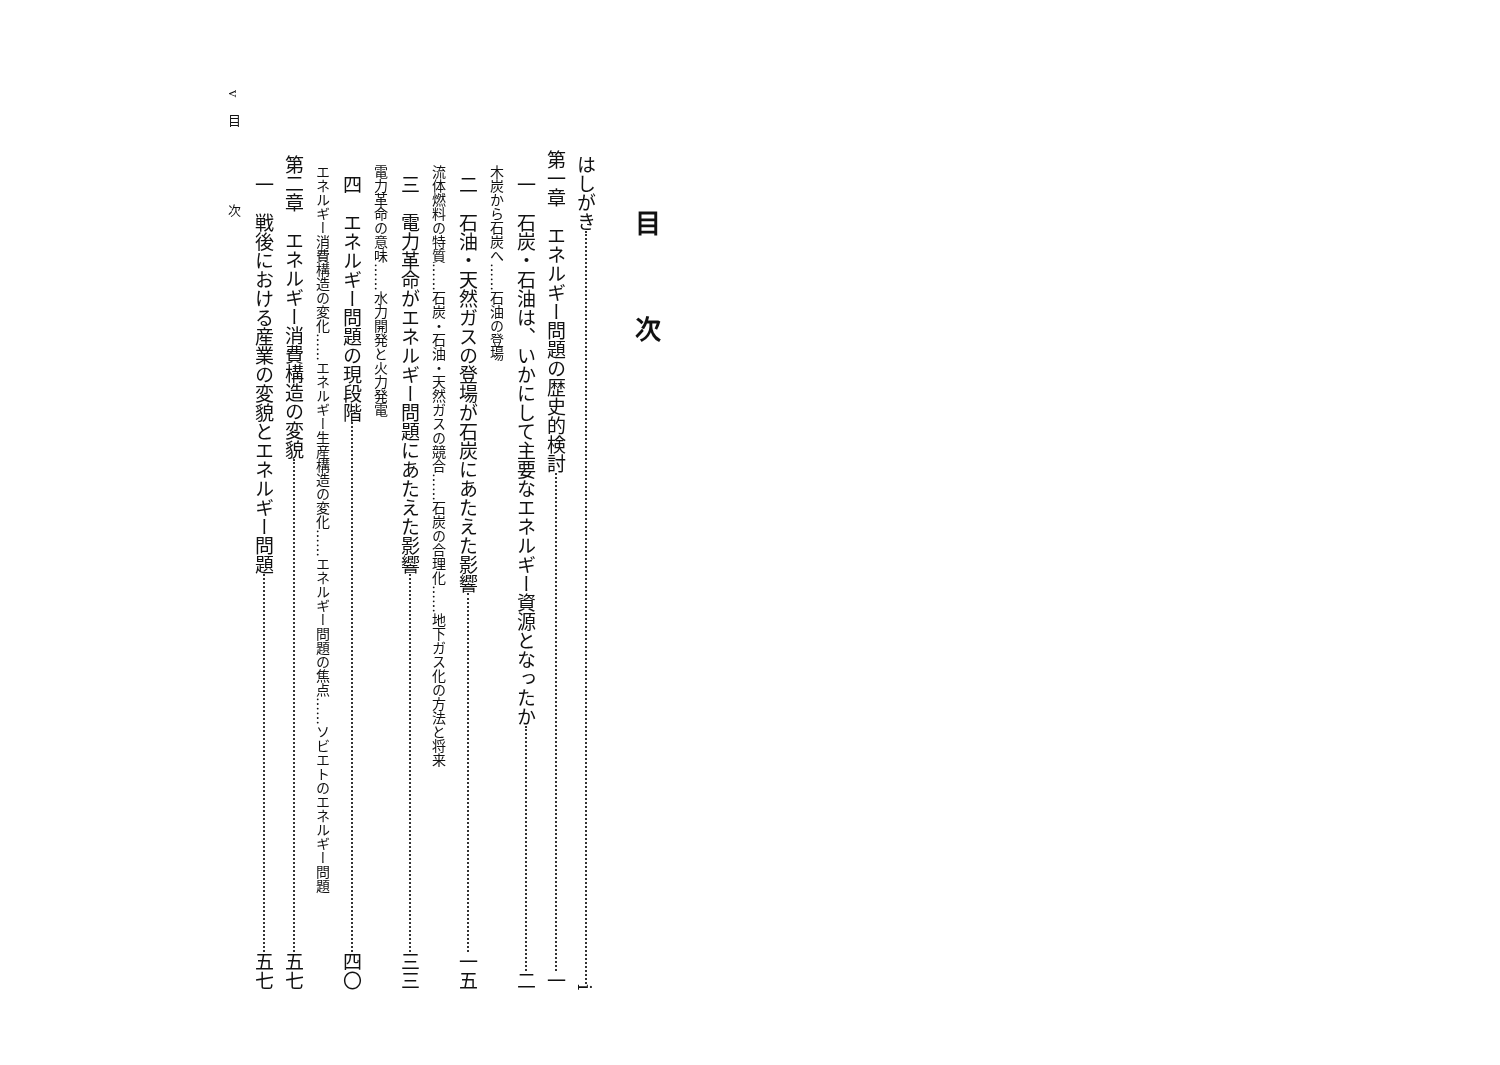目次
はしがき i
第一章　エネルギー問題の歴史的検討 一
一　石炭・石油は、いかにして主要なエネルギー資源となったか 二
木炭から石炭へ……石油の登場
二　石油・天然ガスの登場が石炭にあたえた影響 一五
流体燃料の特質……石炭・石油・天然ガスの競合……石炭の合理化……地下ガス化の方法と将来
三　電力革命がエネルギー問題にあたえた影響 三三
電力革命の意味……水力開発と火力発電
四　エネルギー問題の現段階 四〇
エネルギー消費構造の変化……エネルギー生産構造の変化……エネルギー問題の焦点……ソビエトのエネルギー問題
第二章　エネルギー消費構造の変貌 五七
一　戦後における産業の変貌とエネルギー問題 五七
v　目　　　　　次